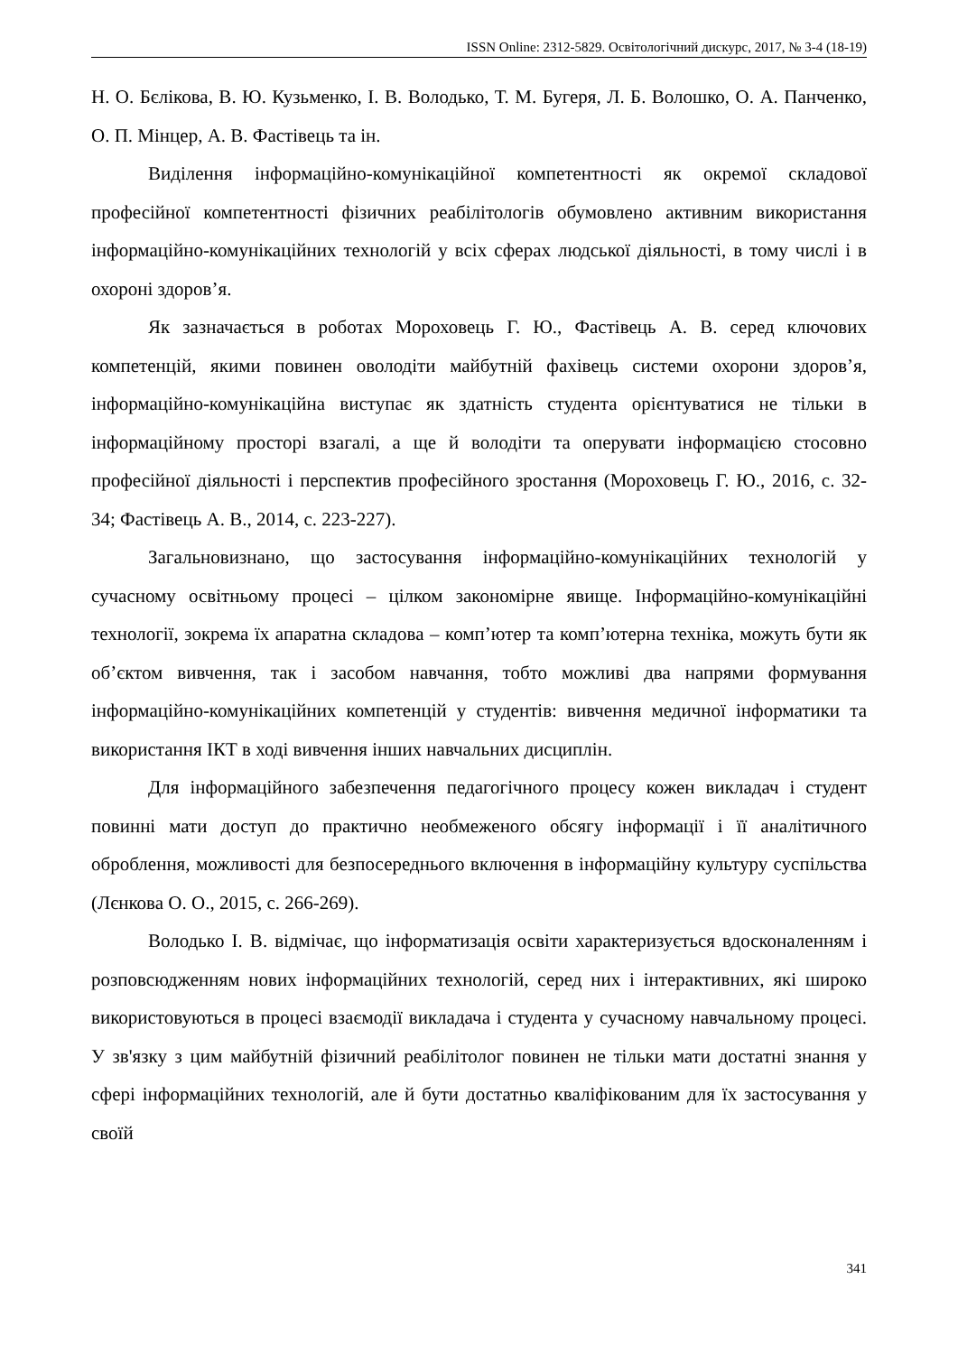ISSN Online: 2312-5829. Освітологічний дискурс, 2017, № 3-4 (18-19)
Н. О. Бєлікова, В. Ю. Кузьменко, І. В. Володько, Т. М. Бугеря, Л. Б. Волошко, О. А. Панченко, О. П. Мінцер, А. В. Фастівець та ін.
Виділення інформаційно-комунікаційної компетентності як окремої складової професійної компетентності фізичних реабілітологів обумовлено активним використання інформаційно-комунікаційних технологій у всіх сферах людської діяльності, в тому числі і в охороні здоров’я.
Як зазначається в роботах Мороховець Г. Ю., Фастівець А. В. серед ключових компетенцій, якими повинен оволодіти майбутній фахівець системи охорони здоров’я, інформаційно-комунікаційна виступає як здатність студента орієнтуватися не тільки в інформаційному просторі взагалі, а ще й володіти та оперувати інформацією стосовно професійної діяльності і перспектив професійного зростання (Мороховець Г. Ю., 2016, с. 32-34; Фастівець А. В., 2014, с. 223-227).
Загальновизнано, що застосування інформаційно-комунікаційних технологій у сучасному освітньому процесі – цілком закономірне явище. Інформаційно-комунікаційні технології, зокрема їх апаратна складова – комп’ютер та комп’ютерна техніка, можуть бути як об’єктом вивчення, так і засобом навчання, тобто можливі два напрями формування інформаційно-комунікаційних компетенцій у студентів: вивчення медичної інформатики та використання ІКТ в ході вивчення інших навчальних дисциплін.
Для інформаційного забезпечення педагогічного процесу кожен викладач і студент повинні мати доступ до практично необмеженого обсягу інформації і її аналітичного оброблення, можливості для безпосереднього включення в інформаційну культуру суспільства (Лєнкова О. О., 2015, с. 266-269).
Володько І. В. відмічає, що інформатизація освіти характеризується вдосконаленням і розповсюдженням нових інформаційних технологій, серед них і інтерактивних, які широко використовуються в процесі взаємодії викладача і студента у сучасному навчальному процесі. У зв'язку з цим майбутній фізичний реабілітолог повинен не тільки мати достатні знання у сфері інформаційних технологій, але й бути достатньо кваліфікованим для їх застосування у своїй
341